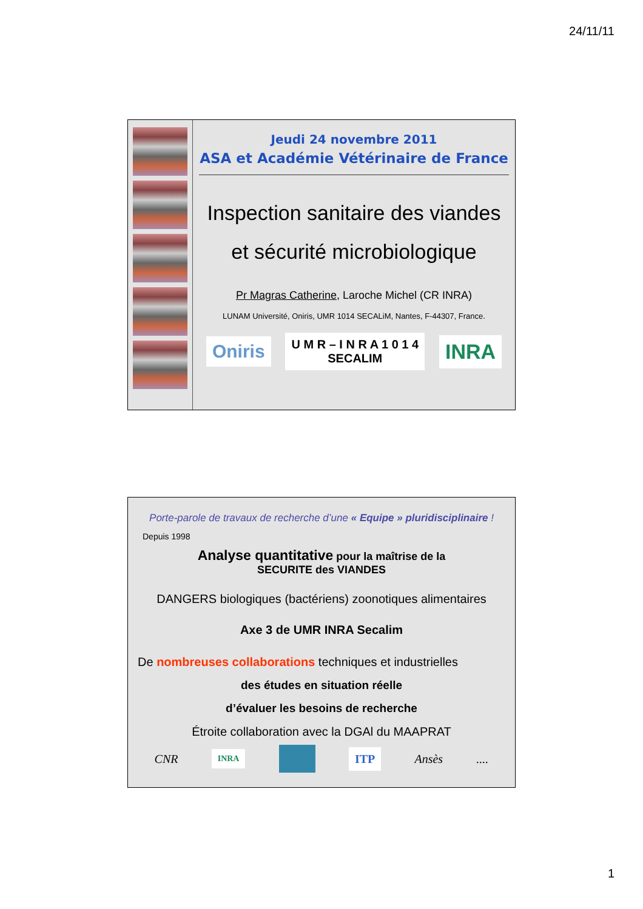24/11/11
Jeudi 24 novembre 2011
ASA et Académie Vétérinaire de France
Inspection sanitaire des viandes
et sécurité microbiologique
Pr Magras Catherine, Laroche Michel (CR INRA)
LUNAM Université, Oniris, UMR 1014 SECALiM, Nantes, F-44307, France.
Oniris U M R – I N R A 1 0 1 4
SECALIM INRA
Porte-parole de travaux de recherche d’une « Equipe » pluridisciplinaire !
Depuis 1998
Analyse quantitative pour la maîtrise de la
SECURITE des VIANDES
DANGERS biologiques (bactériens) zoonotiques alimentaires
Axe 3 de UMR INRA Secalim
De nombreuses collaborations techniques et industrielles
des études en situation réelle
d’évaluer les besoins de recherche
Étroite collaboration avec la DGAl du MAAPRAT
CNR INRA ITP Ansès....
1